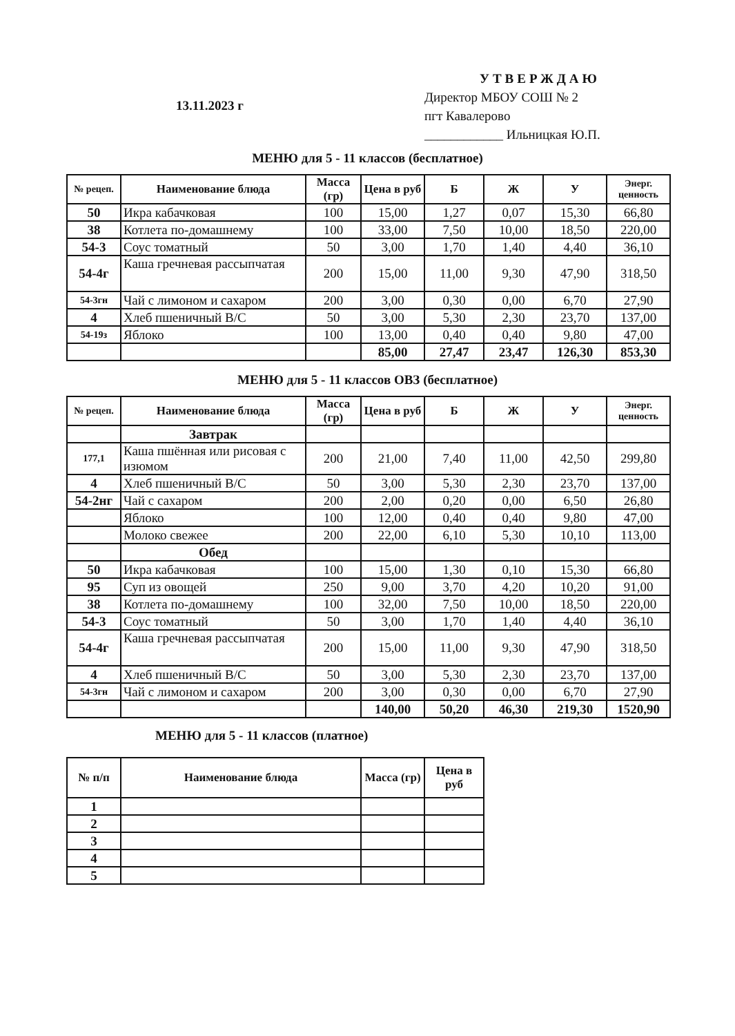13.11.2023 г
УТВЕРЖДАЮ
Директор МБОУ СОШ № 2
пгт Кавалерово
____________ Ильницкая Ю.П.
МЕНЮ для 5 - 11 классов (бесплатное)
| № рецеп. | Наименование блюда | Масса (гр) | Цена в руб | Б | Ж | У | Энерг. ценность |
| --- | --- | --- | --- | --- | --- | --- | --- |
| 50 | Икра кабачковая | 100 | 15,00 | 1,27 | 0,07 | 15,30 | 66,80 |
| 38 | Котлета по-домашнему | 100 | 33,00 | 7,50 | 10,00 | 18,50 | 220,00 |
| 54-3 | Соус томатный | 50 | 3,00 | 1,70 | 1,40 | 4,40 | 36,10 |
| 54-4г | Каша гречневая рассыпчатая | 200 | 15,00 | 11,00 | 9,30 | 47,90 | 318,50 |
| 54-3гн | Чай с лимоном и сахаром | 200 | 3,00 | 0,30 | 0,00 | 6,70 | 27,90 |
| 4 | Хлеб пшеничный В/С | 50 | 3,00 | 5,30 | 2,30 | 23,70 | 137,00 |
| 54-19з | Яблоко | 100 | 13,00 | 0,40 | 0,40 | 9,80 | 47,00 |
| | | | 85,00 | 27,47 | 23,47 | 126,30 | 853,30 |
МЕНЮ для 5 - 11 классов ОВЗ (бесплатное)
| № рецеп. | Наименование блюда | Масса (гр) | Цена в руб | Б | Ж | У | Энерг. ценность |
| --- | --- | --- | --- | --- | --- | --- | --- |
| | Завтрак | | | | | | |
| 177,1 | Каша пшённая или рисовая с изюмом | 200 | 21,00 | 7,40 | 11,00 | 42,50 | 299,80 |
| 4 | Хлеб пшеничный В/С | 50 | 3,00 | 5,30 | 2,30 | 23,70 | 137,00 |
| 54-2нг | Чай с сахаром | 200 | 2,00 | 0,20 | 0,00 | 6,50 | 26,80 |
| | Яблоко | 100 | 12,00 | 0,40 | 0,40 | 9,80 | 47,00 |
| | Молоко свежее | 200 | 22,00 | 6,10 | 5,30 | 10,10 | 113,00 |
| | Обед | | | | | | |
| 50 | Икра кабачковая | 100 | 15,00 | 1,30 | 0,10 | 15,30 | 66,80 |
| 95 | Суп из овощей | 250 | 9,00 | 3,70 | 4,20 | 10,20 | 91,00 |
| 38 | Котлета по-домашнему | 100 | 32,00 | 7,50 | 10,00 | 18,50 | 220,00 |
| 54-3 | Соус томатный | 50 | 3,00 | 1,70 | 1,40 | 4,40 | 36,10 |
| 54-4г | Каша гречневая рассыпчатая | 200 | 15,00 | 11,00 | 9,30 | 47,90 | 318,50 |
| 4 | Хлеб пшеничный В/С | 50 | 3,00 | 5,30 | 2,30 | 23,70 | 137,00 |
| 54-3гн | Чай с лимоном и сахаром | 200 | 3,00 | 0,30 | 0,00 | 6,70 | 27,90 |
| | | | 140,00 | 50,20 | 46,30 | 219,30 | 1520,90 |
МЕНЮ для 5 - 11 классов (платное)
| № п/п | Наименование блюда | Масса (гр) | Цена в руб |
| --- | --- | --- | --- |
| 1 | | | |
| 2 | | | |
| 3 | | | |
| 4 | | | |
| 5 | | | |